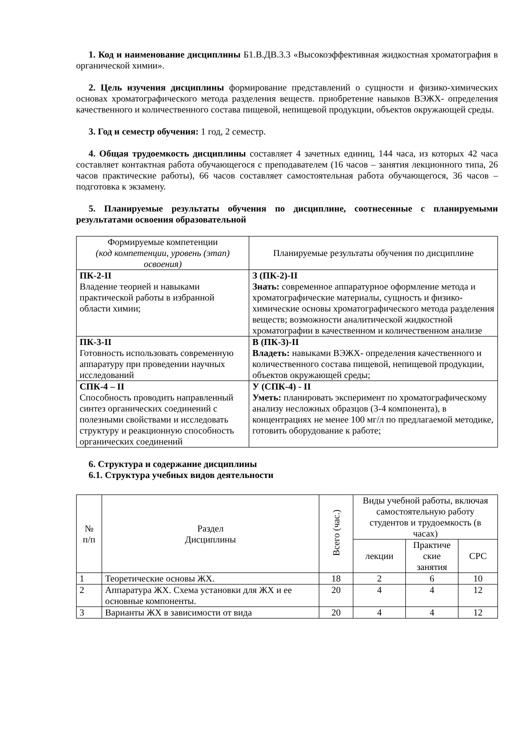1. Код и наименование дисциплины Б1.В.ДВ.3.3 «Высокоэффективная жидкостная хроматография в органической химии».
2. Цель изучения дисциплины формирование представлений о сущности и физико-химических основах хроматографического метода разделения веществ. приобретение навыков ВЭЖХ- определения качественного и количественного состава пищевой, непищевой продукции, объектов окружающей среды.
3. Год и семестр обучения: 1 год, 2 семестр.
4. Общая трудоемкость дисциплины составляет 4 зачетных единиц, 144 часа, из которых 42 часа составляет контактная работа обучающегося с преподавателем (16 часов – занятия лекционного типа, 26 часов практические работы), 66 часов составляет самостоятельная работа обучающегося, 36 часов – подготовка к экзамену.
5. Планируемые результаты обучения по дисциплине, соотнесенные с планируемыми результатами освоения образовательной
| Формируемые компетенции (код компетенции, уровень (этап) освоения) | Планируемые результаты обучения по дисциплине |
| --- | --- |
| ПК-2-II Владение теорией и навыками практической работы в избранной области химии; | З (ПК-2)-II Знать: современное аппаратурное оформление метода и хроматографические материалы, сущность и физико-химические основы хроматографического метода разделения веществ; возможности аналитической жидкостной хроматографии в качественном и количественном анализе |
| ПК-3-II Готовность использовать современную аппаратуру при проведении научных исследований | В (ПК-3)-II Владеть: навыками ВЭЖХ- определения качественного и количественного состава пищевой, непищевой продукции, объектов окружающей среды; |
| СПК-4 – II Способность проводить направленный синтез органических соединений с полезными свойствами и исследовать структуру и реакционную способность органических соединений | У (СПК-4) - II Уметь: планировать эксперимент по хроматографическому анализу несложных образцов (3-4 компонента), в концентрациях не менее 100 мг/л по предлагаемой методике, готовить оборудование к работе; |
6. Структура и содержание дисциплины
6.1. Структура учебных видов деятельности
| № п/п | Раздел Дисциплины | Всего (час.) | Виды учебной работы, включая самостоятельную работу студентов и трудоемкость (в часах) | | |
| --- | --- | --- | --- | --- | --- |
| | | | лекции | Практиче ские занятия | СРС |
| 1 | Теоретические основы ЖХ. | 18 | 2 | 6 | 10 |
| 2 | Аппаратура ЖХ. Схема установки для ЖХ и ее основные компоненты. | 20 | 4 | 4 | 12 |
| 3 | Варианты ЖХ в зависимости от вида | 20 | 4 | 4 | 12 |